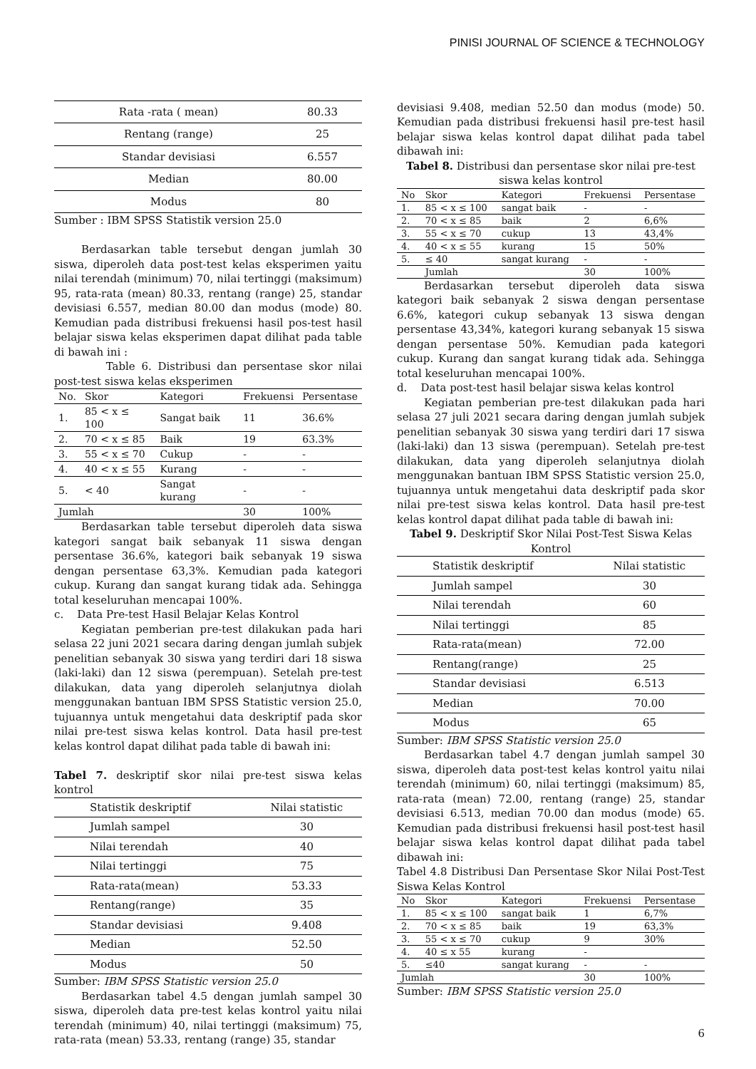PINISI JOURNAL OF SCIENCE & TECHNOLOGY
| Rata -rata ( mean) | 80.33 |
| Rentang (range) | 25 |
| Standar devisiasi | 6.557 |
| Median | 80.00 |
| Modus | 80 |
Sumber : IBM SPSS Statistik version 25.0
Berdasarkan table tersebut dengan jumlah 30 siswa, diperoleh data post-test kelas eksperimen yaitu nilai terendah (minimum) 70, nilai tertinggi (maksimum) 95, rata-rata (mean) 80.33, rentang (range) 25, standar devisiasi 6.557, median 80.00 dan modus (mode) 80. Kemudian pada distribusi frekuensi hasil pos-test hasil belajar siswa kelas eksperimen dapat dilihat pada table di bawah ini :
Table 6. Distribusi dan persentase skor nilai post-test siswa kelas eksperimen
| No. | Skor | Kategori | Frekuensi | Persentase |
| --- | --- | --- | --- | --- |
| 1. | 85 < x ≤ 100 | Sangat baik | 11 | 36.6% |
| 2. | 70 < x ≤ 85 | Baik | 19 | 63.3% |
| 3. | 55 < x ≤ 70 | Cukup | - | - |
| 4. | 40 < x ≤ 55 | Kurang | - | - |
| 5. | < 40 | Sangat kurang | - | - |
| Jumlah | | | 30 | 100% |
Berdasarkan table tersebut diperoleh data siswa kategori sangat baik sebanyak 11 siswa dengan persentase 36.6%, kategori baik sebanyak 19 siswa dengan persentase 63,3%. Kemudian pada kategori cukup. Kurang dan sangat kurang tidak ada. Sehingga total keseluruhan mencapai 100%.
c. Data Pre-test Hasil Belajar Kelas Kontrol
Kegiatan pemberian pre-test dilakukan pada hari selasa 22 juni 2021 secara daring dengan jumlah subjek penelitian sebanyak 30 siswa yang terdiri dari 18 siswa (laki-laki) dan 12 siswa (perempuan). Setelah pre-test dilakukan, data yang diperoleh selanjutnya diolah menggunakan bantuan IBM SPSS Statistic version 25.0, tujuannya untuk mengetahui data deskriptif pada skor nilai pre-test siswa kelas kontrol. Data hasil pre-test kelas kontrol dapat dilihat pada table di bawah ini:
Tabel 7. deskriptif skor nilai pre-test siswa kelas kontrol
| Statistik deskriptif | Nilai statistic |
| --- | --- |
| Jumlah sampel | 30 |
| Nilai terendah | 40 |
| Nilai tertinggi | 75 |
| Rata-rata(mean) | 53.33 |
| Rentang(range) | 35 |
| Standar devisiasi | 9.408 |
| Median | 52.50 |
| Modus | 50 |
Sumber: IBM SPSS Statistic version 25.0
Berdasarkan tabel 4.5 dengan jumlah sampel 30 siswa, diperoleh data pre-test kelas kontrol yaitu nilai terendah (minimum) 40, nilai tertinggi (maksimum) 75, rata-rata (mean) 53.33, rentang (range) 35, standar
devisiasi 9.408, median 52.50 dan modus (mode) 50. Kemudian pada distribusi frekuensi hasil pre-test hasil belajar siswa kelas kontrol dapat dilihat pada tabel dibawah ini:
Tabel 8. Distribusi dan persentase skor nilai pre-test siswa kelas kontrol
| No | Skor | Kategori | Frekuensi | Persentase |
| --- | --- | --- | --- | --- |
| 1. | 85 < x ≤ 100 | sangat baik | - | - |
| 2. | 70 < x ≤ 85 | baik | 2 | 6,6% |
| 3. | 55 < x ≤ 70 | cukup | 13 | 43,4% |
| 4. | 40 < x ≤ 55 | kurang | 15 | 50% |
| 5. | ≤ 40 | sangat kurang | - | - |
| | Jumlah | | 30 | 100% |
Berdasarkan tersebut diperoleh data siswa kategori baik sebanyak 2 siswa dengan persentase 6.6%, kategori cukup sebanyak 13 siswa dengan persentase 43,34%, kategori kurang sebanyak 15 siswa dengan persentase 50%. Kemudian pada kategori cukup. Kurang dan sangat kurang tidak ada. Sehingga total keseluruhan mencapai 100%.
d. Data post-test hasil belajar siswa kelas kontrol
Kegiatan pemberian pre-test dilakukan pada hari selasa 27 juli 2021 secara daring dengan jumlah subjek penelitian sebanyak 30 siswa yang terdiri dari 17 siswa (laki-laki) dan 13 siswa (perempuan). Setelah pre-test dilakukan, data yang diperoleh selanjutnya diolah menggunakan bantuan IBM SPSS Statistic version 25.0, tujuannya untuk mengetahui data deskriptif pada skor nilai pre-test siswa kelas kontrol. Data hasil pre-test kelas kontrol dapat dilihat pada table di bawah ini:
Tabel 9. Deskriptif Skor Nilai Post-Test Siswa Kelas Kontrol
| Statistik deskriptif | Nilai statistic |
| --- | --- |
| Jumlah sampel | 30 |
| Nilai terendah | 60 |
| Nilai tertinggi | 85 |
| Rata-rata(mean) | 72.00 |
| Rentang(range) | 25 |
| Standar devisiasi | 6.513 |
| Median | 70.00 |
| Modus | 65 |
Sumber: IBM SPSS Statistic version 25.0
Berdasarkan tabel 4.7 dengan jumlah sampel 30 siswa, diperoleh data post-test kelas kontrol yaitu nilai terendah (minimum) 60, nilai tertinggi (maksimum) 85, rata-rata (mean) 72.00, rentang (range) 25, standar devisiasi 6.513, median 70.00 dan modus (mode) 65. Kemudian pada distribusi frekuensi hasil post-test hasil belajar siswa kelas kontrol dapat dilihat pada tabel dibawah ini:
Tabel 4.8 Distribusi Dan Persentase Skor Nilai Post-Test Siswa Kelas Kontrol
| No | Skor | Kategori | Frekuensi | Persentase |
| --- | --- | --- | --- | --- |
| 1. | 85 < x ≤ 100 | sangat baik | 1 | 6,7% |
| 2. | 70 < x ≤ 85 | baik | 19 | 63,3% |
| 3. | 55 < x ≤ 70 | cukup | 9 | 30% |
| 4. | 40 ≤ x 55 | kurang | - | |
| 5. | ≤40 | sangat kurang | - | - |
| Jumlah | | | 30 | 100% |
Sumber: IBM SPSS Statistic version 25.0
6